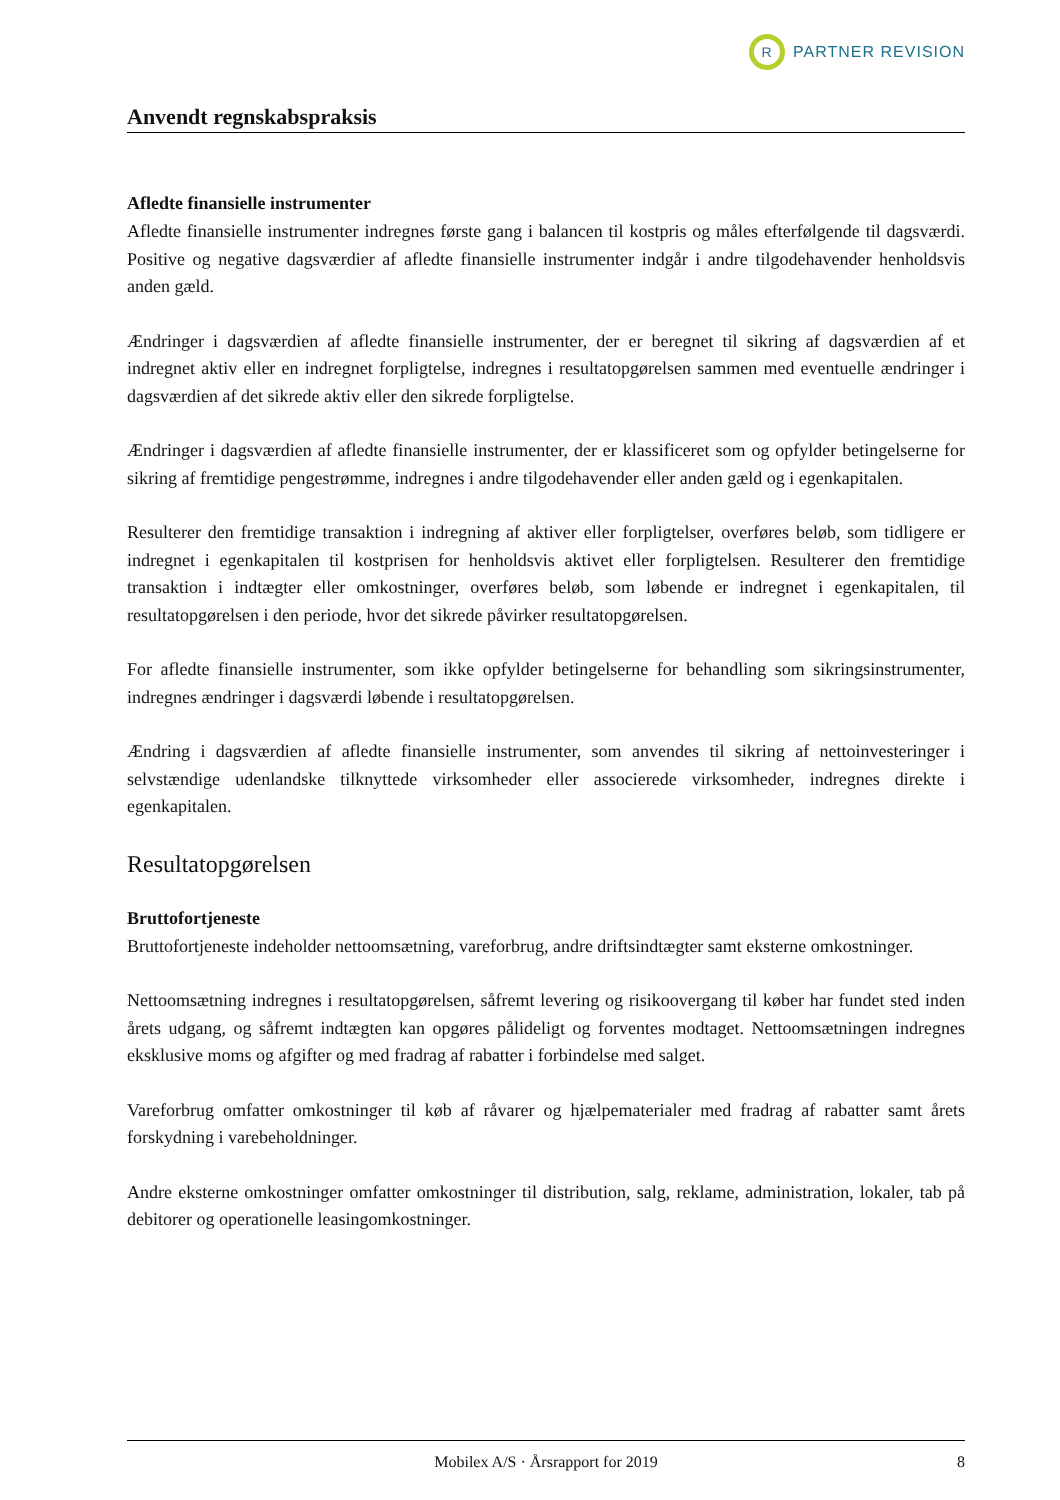R
PARTNER REVISION
Anvendt regnskabspraksis
Afledte finansielle instrumenter
Afledte finansielle instrumenter indregnes første gang i balancen til kostpris og måles efterfølgende til dagsværdi. Positive og negative dagsværdier af afledte finansielle instrumenter indgår i andre tilgodeha­vender henholdsvis anden gæld.
Ændringer i dagsværdien af afledte finansielle instrumenter, der er beregnet til sikring af dagsværdien af et indregnet aktiv eller en indregnet forpligtelse, indregnes i resultatopgørelsen sammen med eventuelle ændringer i dagsværdien af det sikrede aktiv eller den sikrede forpligtelse.
Ændringer i dagsværdien af afledte finansielle instrumenter, der er klassificeret som og opfylder betin­gelserne for sikring af fremtidige pengestrømme, indregnes i andre tilgodehavender eller anden gæld og i egenkapitalen.
Resulterer den fremtidige transaktion i indregning af aktiver eller forpligtelser, overføres beløb, som tid­ligere er indregnet i egenkapitalen til kostprisen for henholdsvis aktivet eller forpligtelsen. Resulterer den fremtidige transaktion i indtægter eller omkostninger, overføres beløb, som løbende er indregnet i egen­kapitalen, til resultatopgørelsen i den periode, hvor det sikrede påvirker resultatopgørelsen.
For afledte finansielle instrumenter, som ikke opfylder betingelserne for behandling som sikringsinstru­menter, indregnes ændringer i dagsværdi løbende i resultatopgørelsen.
Ændring i dagsværdien af afledte finansielle instrumenter, som anvendes til sikring af nettoinvesteringer i selvstændige udenlandske tilknyttede virksomheder eller associerede virksomheder, indregnes direkte i egenkapitalen.
Resultatopgørelsen
Bruttofortjeneste
Bruttofortjeneste indeholder nettoomsætning, vareforbrug, andre driftsindtægter samt eksterne omkost­ninger.
Nettoomsætning indregnes i resultatopgørelsen, såfremt levering og risikoovergang til køber har fundet sted inden årets udgang, og såfremt indtægten kan opgøres pålideligt og forventes modtaget. Nettoomsæt­ningen indregnes eksklusive moms og afgifter og med fradrag af rabatter i forbindelse med salget.
Vareforbrug omfatter omkostninger til køb af råvarer og hjælpematerialer med fradrag af rabatter samt årets forskydning i varebeholdninger.
Andre eksterne omkostninger omfatter omkostninger til distribution, salg, reklame, administration, loka­ler, tab på debitorer og operationelle leasingomkostninger.
Mobilex A/S · Årsrapport for 2019 8